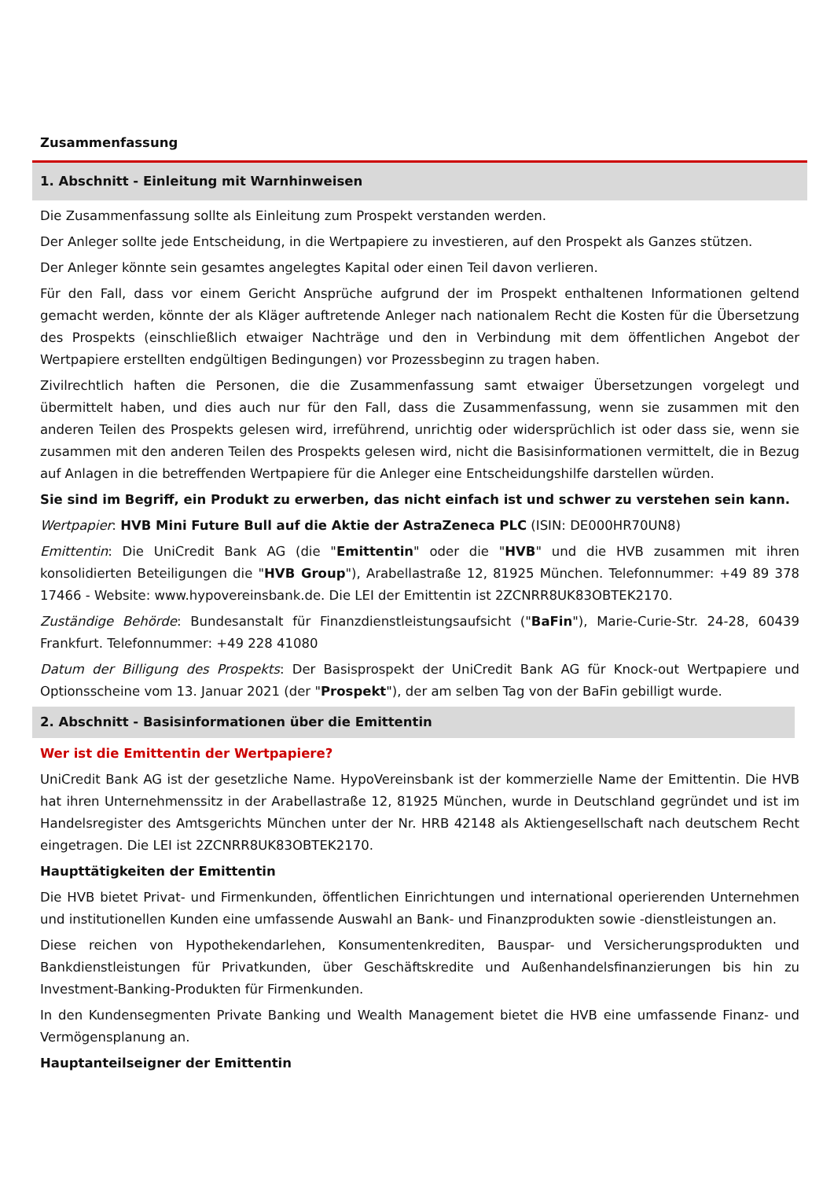Zusammenfassung
1. Abschnitt - Einleitung mit Warnhinweisen
Die Zusammenfassung sollte als Einleitung zum Prospekt verstanden werden.
Der Anleger sollte jede Entscheidung, in die Wertpapiere zu investieren, auf den Prospekt als Ganzes stützen.
Der Anleger könnte sein gesamtes angelegtes Kapital oder einen Teil davon verlieren.
Für den Fall, dass vor einem Gericht Ansprüche aufgrund der im Prospekt enthaltenen Informationen geltend gemacht werden, könnte der als Kläger auftretende Anleger nach nationalem Recht die Kosten für die Übersetzung des Prospekts (einschließlich etwaiger Nachträge und den in Verbindung mit dem öffentlichen Angebot der Wertpapiere erstellten endgültigen Bedingungen) vor Prozessbeginn zu tragen haben.
Zivilrechtlich haften die Personen, die die Zusammenfassung samt etwaiger Übersetzungen vorgelegt und übermittelt haben, und dies auch nur für den Fall, dass die Zusammenfassung, wenn sie zusammen mit den anderen Teilen des Prospekts gelesen wird, irreführend, unrichtig oder widersprüchlich ist oder dass sie, wenn sie zusammen mit den anderen Teilen des Prospekts gelesen wird, nicht die Basisinformationen vermittelt, die in Bezug auf Anlagen in die betreffenden Wertpapiere für die Anleger eine Entscheidungshilfe darstellen würden.
Sie sind im Begriff, ein Produkt zu erwerben, das nicht einfach ist und schwer zu verstehen sein kann.
Wertpapier: HVB Mini Future Bull auf die Aktie der AstraZeneca PLC (ISIN: DE000HR70UN8)
Emittentin: Die UniCredit Bank AG (die "Emittentin" oder die "HVB" und die HVB zusammen mit ihren konsolidierten Beteiligungen die "HVB Group"), Arabellastraße 12, 81925 München. Telefonnummer: +49 89 378 17466 - Website: www.hypovereinsbank.de. Die LEI der Emittentin ist 2ZCNRR8UK83OBTEK2170.
Zuständige Behörde: Bundesanstalt für Finanzdienstleistungsaufsicht ("BaFin"), Marie-Curie-Str. 24-28, 60439 Frankfurt. Telefonnummer: +49 228 41080
Datum der Billigung des Prospekts: Der Basisprospekt der UniCredit Bank AG für Knock-out Wertpapiere und Optionsscheine vom 13. Januar 2021 (der "Prospekt"), der am selben Tag von der BaFin gebilligt wurde.
2. Abschnitt - Basisinformationen über die Emittentin
Wer ist die Emittentin der Wertpapiere?
UniCredit Bank AG ist der gesetzliche Name. HypoVereinsbank ist der kommerzielle Name der Emittentin. Die HVB hat ihren Unternehmenssitz in der Arabellastraße 12, 81925 München, wurde in Deutschland gegründet und ist im Handelsregister des Amtsgerichts München unter der Nr. HRB 42148 als Aktiengesellschaft nach deutschem Recht eingetragen. Die LEI ist 2ZCNRR8UK83OBTEK2170.
Haupttätigkeiten der Emittentin
Die HVB bietet Privat- und Firmenkunden, öffentlichen Einrichtungen und international operierenden Unternehmen und institutionellen Kunden eine umfassende Auswahl an Bank- und Finanzprodukten sowie -dienstleistungen an.
Diese reichen von Hypothekendarlehen, Konsumentenkrediten, Bauspar- und Versicherungsprodukten und Bankdienstleistungen für Privatkunden, über Geschäftskredite und Außenhandelsfinanzierungen bis hin zu Investment-Banking-Produkten für Firmenkunden.
In den Kundensegmenten Private Banking und Wealth Management bietet die HVB eine umfassende Finanz- und Vermögensplanung an.
Hauptanteilseigner der Emittentin